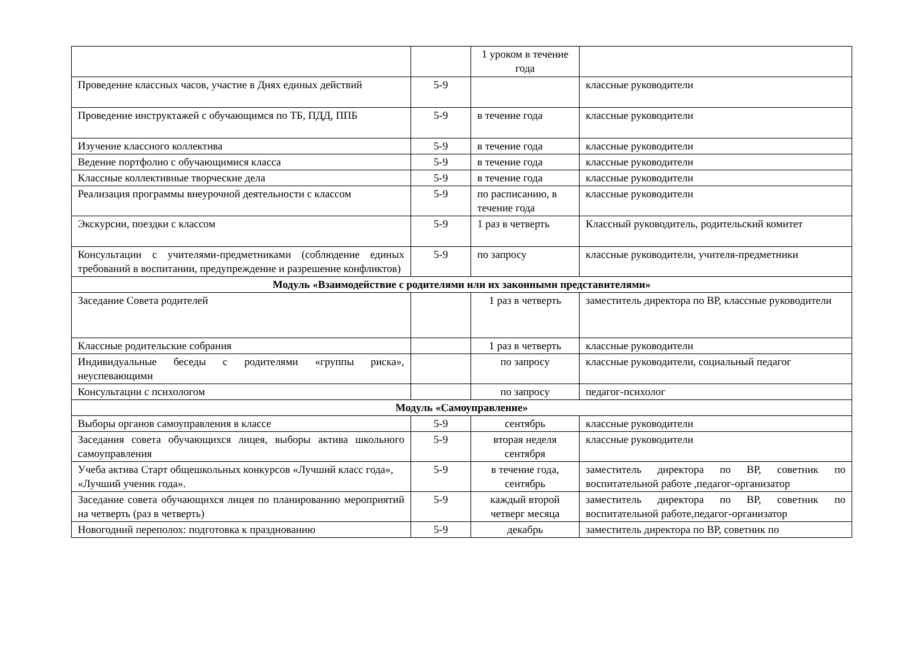| | | 1 уроком в течение года | |
| Проведение классных часов, участие в Днях единых действий | 5-9 | | классные руководители |
| Проведение инструктажей с обучающимся по ТБ, ПДД, ППБ | 5-9 | в течение года | классные руководители |
| Изучение классного коллектива | 5-9 | в течение года | классные руководители |
| Ведение портфолио с обучающимися класса | 5-9 | в течение года | классные руководители |
| Классные коллективные творческие дела | 5-9 | в течение года | классные руководители |
| Реализация программы внеурочной деятельности с классом | 5-9 | по расписанию, в течение года | классные руководители |
| Экскурсии, поездки с классом | 5-9 | 1 раз в четверть | Классный руководитель, родительский комитет |
| Консультации с учителями-предметниками (соблюдение единых требований в воспитании, предупреждение и разрешение конфликтов) | 5-9 | по запросу | классные руководители, учителя-предметники |
| Модуль «Взаимодействие с родителями или их законными представителями» | | | |
| Заседание Совета родителей | | 1 раз в четверть | заместитель директора по ВР, классные руководители |
| Классные родительские собрания | | 1 раз в четверть | классные руководители |
| Индивидуальные беседы с родителями «группы риска», неуспевающими | | по запросу | классные руководители, социальный педагог |
| Консультации с психологом | | по запросу | педагог-психолог |
| Модуль «Самоуправление» | | | |
| Выборы органов самоуправления в классе | 5-9 | сентябрь | классные руководители |
| Заседания совета обучающихся лицея, выборы актива школьного самоуправления | 5-9 | вторая неделя сентября | классные руководители |
| Учеба актива Старт общешкольных конкурсов «Лучший класс года», «Лучший ученик года». | 5-9 | в течение года, сентябрь | заместитель директора по ВР, советник по воспитательной работе ,педагог-организатор |
| Заседание совета обучающихся лицея по планированию мероприятий на четверть (раз в четверть) | 5-9 | каждый второй четверг месяца | заместитель директора по ВР, советник по воспитательной работе,педагог-организатор |
| Новогодний переполох: подготовка к празднованию | 5-9 | декабрь | заместитель директора по ВР, советник по |